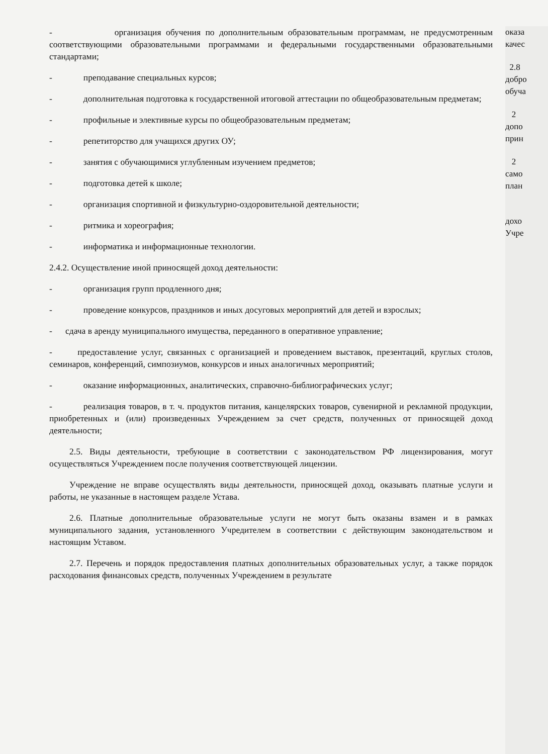- организация обучения по дополнительным образовательным программам, не предусмотренным соответствующими образовательными программами и федеральными государственными образовательными стандартами;
- преподавание специальных курсов;
- дополнительная подготовка к государственной итоговой аттестации по общеобразовательным предметам;
- профильные и элективные курсы по общеобразовательным предметам;
- репетиторство для учащихся других ОУ;
- занятия с обучающимися углубленным изучением предметов;
- подготовка детей к школе;
- организация спортивной и физкультурно-оздоровительной деятельности;
- ритмика и хореография;
- информатика и информационные технологии.
2.4.2. Осуществление иной приносящей доход деятельности:
- организация групп продленного дня;
- проведение конкурсов, праздников и иных досуговых мероприятий для детей и взрослых;
- сдача в аренду муниципального имущества, переданного в оперативное управление;
- предоставление услуг, связанных с организацией и проведением выставок, презентаций, круглых столов, семинаров, конференций, симпозиумов, конкурсов и иных аналогичных мероприятий;
- оказание информационных, аналитических, справочно-библиографических услуг;
- реализация товаров, в т. ч. продуктов питания, канцелярских товаров, сувенирной и рекламной продукции, приобретенных и (или) произведенных Учреждением за счет средств, полученных от приносящей доход деятельности;
2.5. Виды деятельности, требующие в соответствии с законодательством РФ лицензирования, могут осуществляться Учреждением после получения соответствующей лицензии.
Учреждение не вправе осуществлять виды деятельности, приносящей доход, оказывать платные услуги и работы, не указанные в настоящем разделе Устава.
2.6. Платные дополнительные образовательные услуги не могут быть оказаны взамен и в рамках муниципального задания, установленного Учредителем в соответствии с действующим законодательством и настоящим Уставом.
2.7. Перечень и порядок предоставления платных дополнительных образовательных услуг, а также порядок расходования финансовых средств, полученных Учреждением в результате
оказа
качес
2.8
добро
обуча
2
допо
прин
2
само
план
дохо
Учре